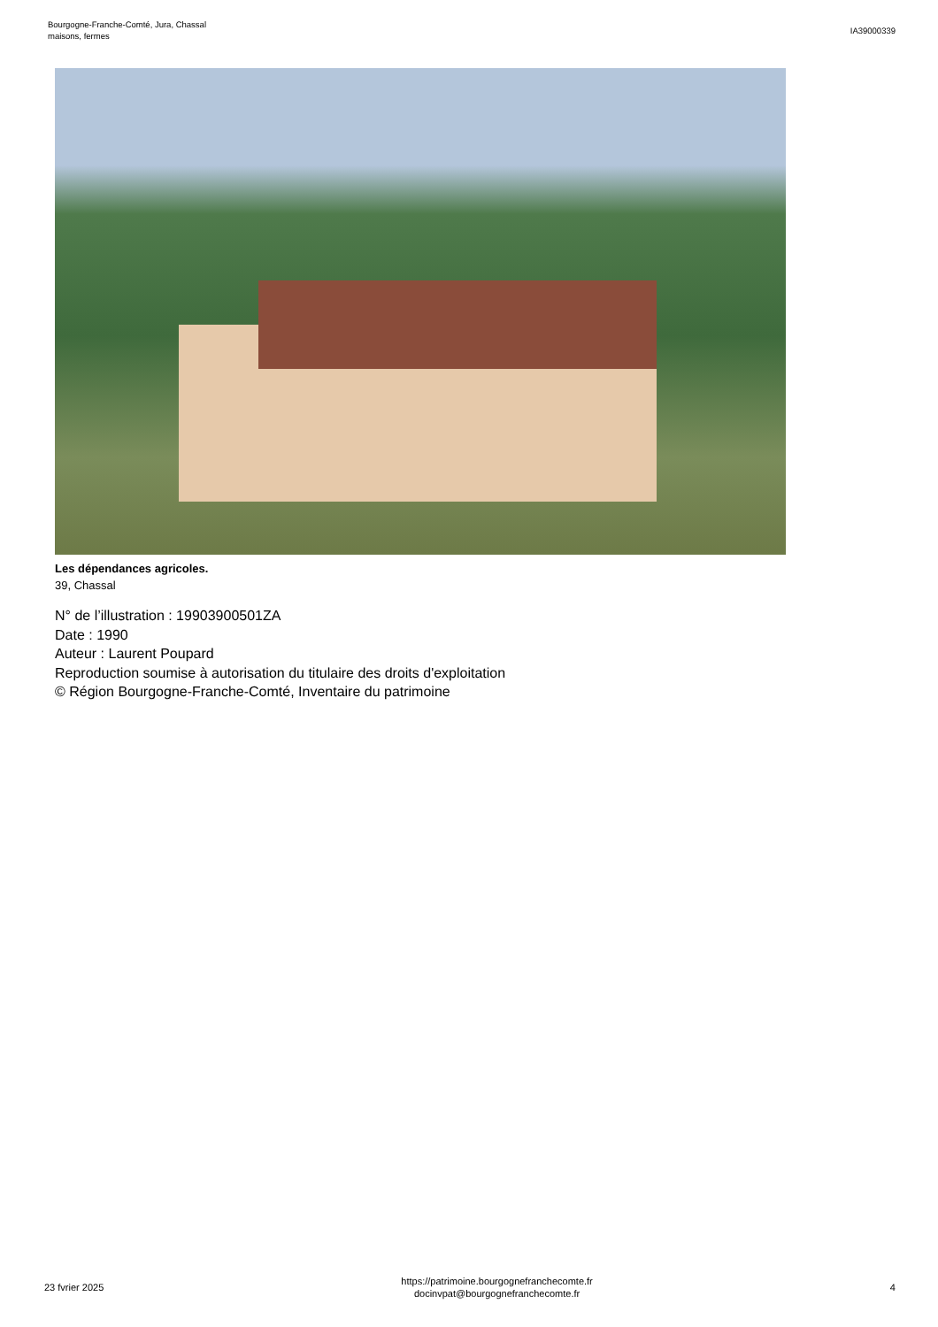Bourgogne-Franche-Comté, Jura, Chassal
maisons, fermes
IA39000339
Les dépendances agricoles.
39, Chassal
N° de l’illustration : 19903900501ZA
Date : 1990
Auteur : Laurent Poupard
Reproduction soumise à autorisation du titulaire des droits d'exploitation
© Région Bourgogne-Franche-Comté, Inventaire du patrimoine
23 fvrier 2025
https://patrimoine.bourgognefranchecomte.fr
docinvpat@bourgognefranchecomte.fr
4